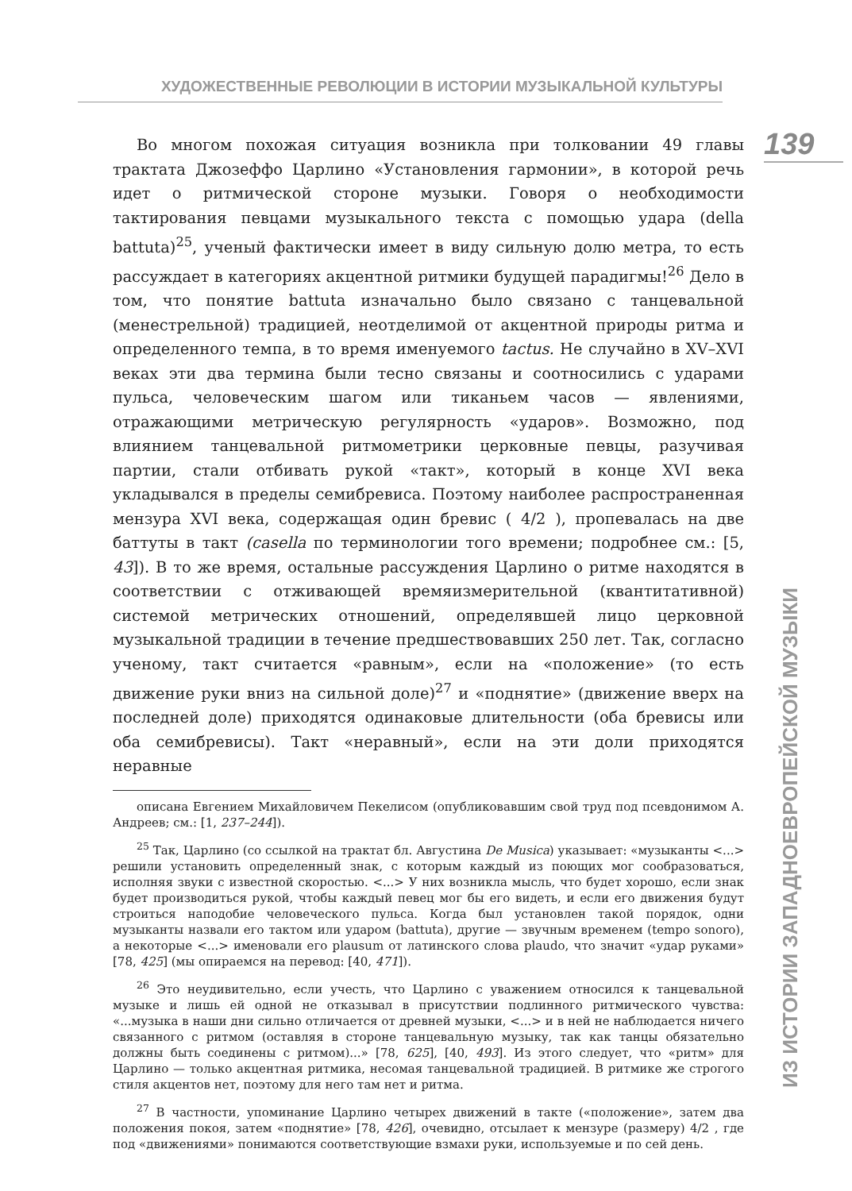ХУДОЖЕСТВЕННЫЕ РЕВОЛЮЦИИ В ИСТОРИИ МУЗЫКАЛЬНОЙ КУЛЬТУРЫ
139
Во многом похожая ситуация возникла при толковании 49 главы трактата Джозеффо Царлино «Установления гармонии», в которой речь идет о ритмической стороне музыки. Говоря о необходимости тактирования певцами музыкального текста с помощью удара (della battuta)<sup>25</sup>, ученый фактически имеет в виду сильную долю метра, то есть рассуждает в категориях акцентной ритмики будущей парадигмы!<sup>26</sup> Дело в том, что понятие battuta изначально было связано с танцевальной (менестрельной) традицией, неотделимой от акцентной природы ритма и определенного темпа, в то время именуемого tactus. Не случайно в XV–XVI веках эти два термина были тесно связаны и соотносились с ударами пульса, человеческим шагом или тиканьем часов — явлениями, отражающими метрическую регулярность «ударов». Возможно, под влиянием танцевальной ритмометрики церковные певцы, разучивая партии, стали отбивать рукой «такт», который в конце XVI века укладывался в пределы семибревиса. Поэтому наиболее распространенная мензура XVI века, содержащая один бревис ( 4/2 ), пропевалась на две баттуты в такт (casella по терминологии того времени; подробнее см.: [5, 43]). В то же время, остальные рассуждения Царлино о ритме находятся в соответствии с отживающей времяизмерительной (квантитативной) системой метрических отношений, определявшей лицо церковной музыкальной традиции в течение предшествовавших 250 лет. Так, согласно ученому, такт считается «равным», если на «положение» (то есть движение руки вниз на сильной доле)<sup>27</sup> и «поднятие» (движение вверх на последней доле) приходятся одинаковые длительности (оба бревисы или оба семибревисы). Такт «неравный», если на эти доли приходятся неравные
описана Евгением Михайловичем Пекелисом (опубликовавшим свой труд под псевдонимом А. Андреев; см.: [1, 237–244]).
<sup>25</sup> Так, Царлино (со ссылкой на трактат бл. Августина De Musica) указывает: «музыканты <...> решили установить определенный знак, с которым каждый из поющих мог сообразоваться, исполняя звуки с известной скоростью. <...> У них возникла мысль, что будет хорошо, если знак будет производиться рукой, чтобы каждый певец мог бы его видеть, и если его движения будут строиться наподобие человеческого пульса. Когда был установлен такой порядок, одни музыканты назвали его тактом или ударом (battuta), другие — звучным временем (tempo sonoro), а некоторые <...> именовали его plausum от латинского слова plaudo, что значит «удар руками» [78, 425] (мы опираемся на перевод: [40, 471]).
<sup>26</sup> Это неудивительно, если учесть, что Царлино с уважением относился к танцевальной музыке и лишь ей одной не отказывал в присутствии подлинного ритмического чувства: «...музыка в наши дни сильно отличается от древней музыки, <...> и в ней не наблюдается ничего связанного с ритмом (оставляя в стороне танцевальную музыку, так как танцы обязательно должны быть соединены с ритмом)...» [78, 625], [40, 493]. Из этого следует, что «ритм» для Царлино — только акцентная ритмика, несомая танцевальной традицией. В ритмике же строгого стиля акцентов нет, поэтому для него там нет и ритма.
<sup>27</sup> В частности, упоминание Царлино четырех движений в такте («положение», затем два положения покоя, затем «поднятие» [78, 426], очевидно, отсылает к мензуре (размеру) 4/2 , где под «движениями» понимаются соответствующие взмахи руки, используемые и по сей день.
ИЗ ИСТОРИИ ЗАПАДНОЕВРОПЕЙСКОЙ МУЗЫКИ